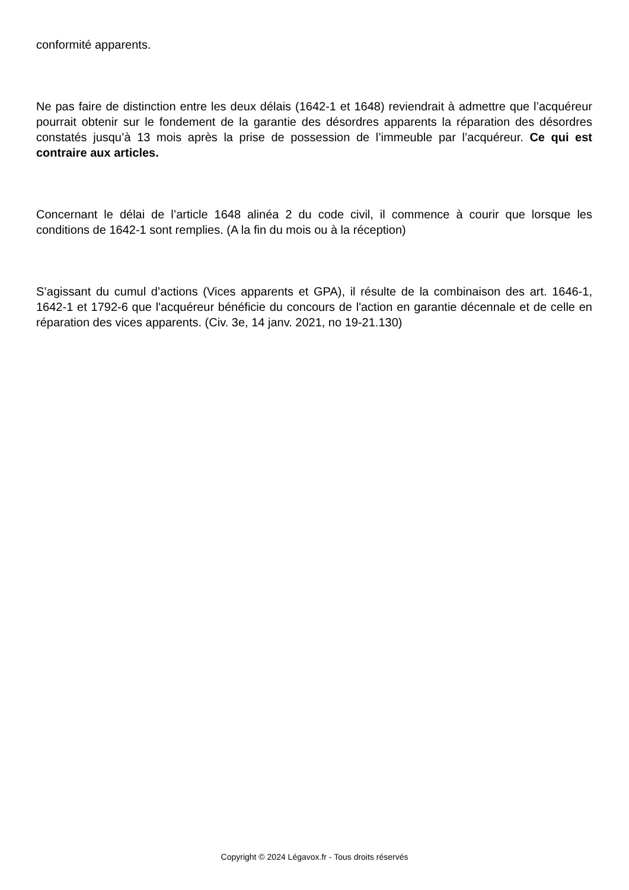conformité apparents.
Ne pas faire de distinction entre les deux délais (1642-1 et 1648) reviendrait à admettre que l’acquéreur pourrait obtenir sur le fondement de la garantie des désordres apparents la réparation des désordres constatés jusqu’à 13 mois après la prise de possession de l’immeuble par l’acquéreur. Ce qui est contraire aux articles.
Concernant le délai de l’article 1648 alinéa 2 du code civil, il commence à courir que lorsque les conditions de 1642-1 sont remplies. (A la fin du mois ou à la réception)
S’agissant du cumul d’actions (Vices apparents et GPA), il résulte de la combinaison des art. 1646-1, 1642-1 et 1792-6 que l'acquéreur bénéficie du concours de l'action en garantie décennale et de celle en réparation des vices apparents. (Civ. 3e, 14 janv. 2021, no 19-21.130)
Copyright © 2024 Légavox.fr - Tous droits réservés